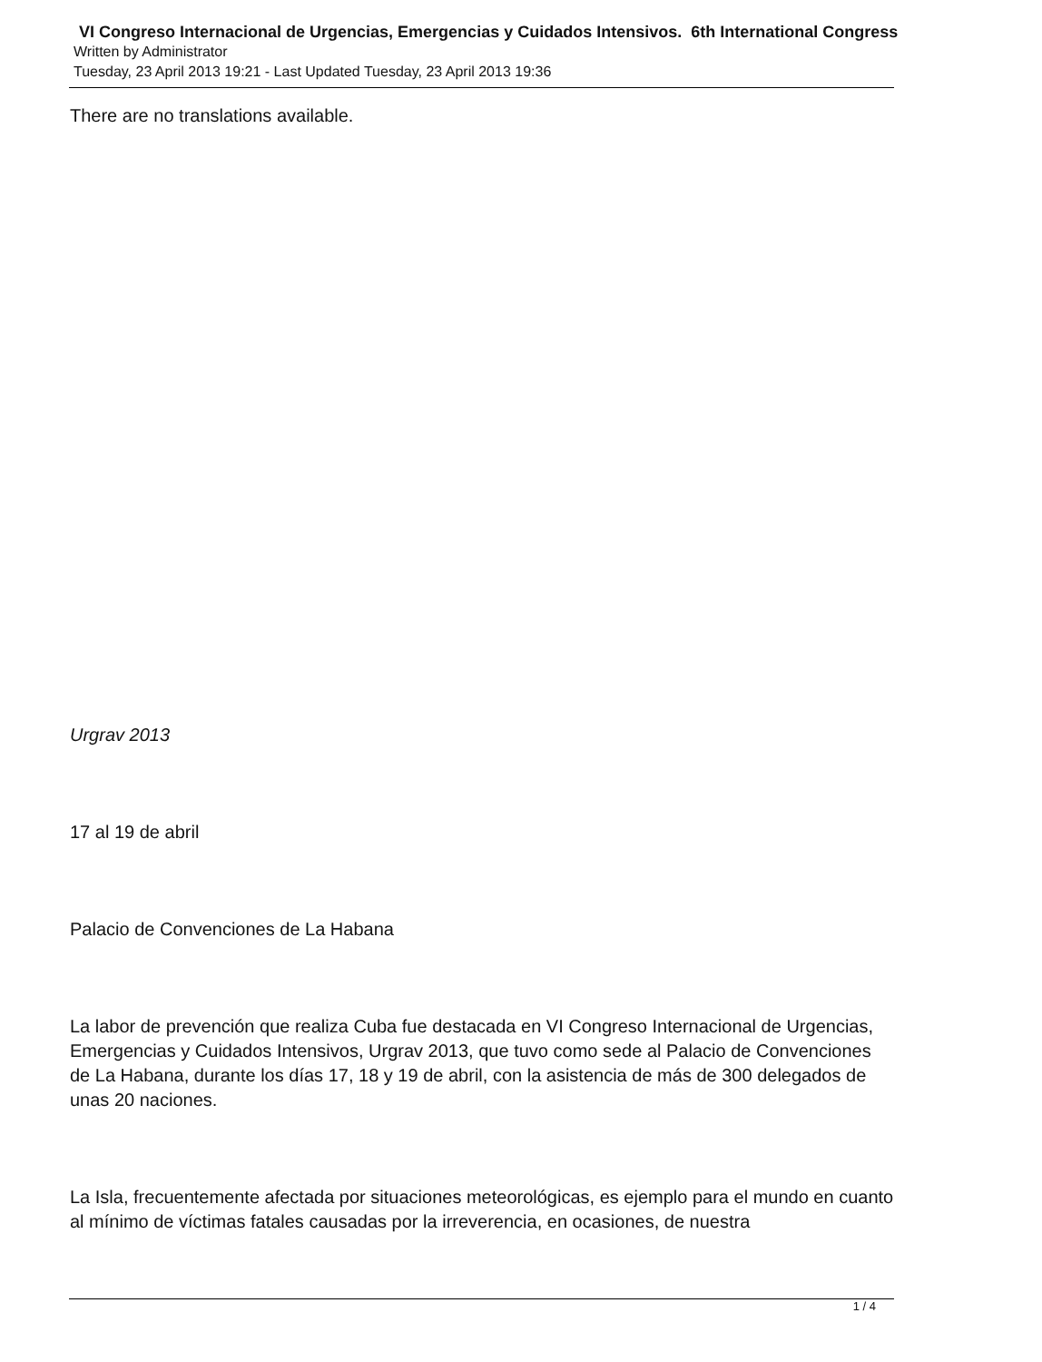VI Congreso Internacional de Urgencias, Emergencias y Cuidados Intensivos. 6th International Congress
Written by Administrator
Tuesday, 23 April 2013 19:21 - Last Updated Tuesday, 23 April 2013 19:36
There are no translations available.
Urgrav 2013
17 al 19 de abril
Palacio de Convenciones de La Habana
La labor de prevención que realiza Cuba fue destacada en VI Congreso Internacional de Urgencias, Emergencias y Cuidados Intensivos, Urgrav 2013, que tuvo como sede al Palacio de Convenciones de La Habana, durante los días 17, 18 y 19 de abril, con la asistencia de más de 300 delegados de unas 20 naciones.
La Isla, frecuentemente afectada por situaciones meteorológicas, es ejemplo para el mundo en cuanto al mínimo de víctimas fatales causadas por la irreverencia, en ocasiones, de nuestra
1 / 4